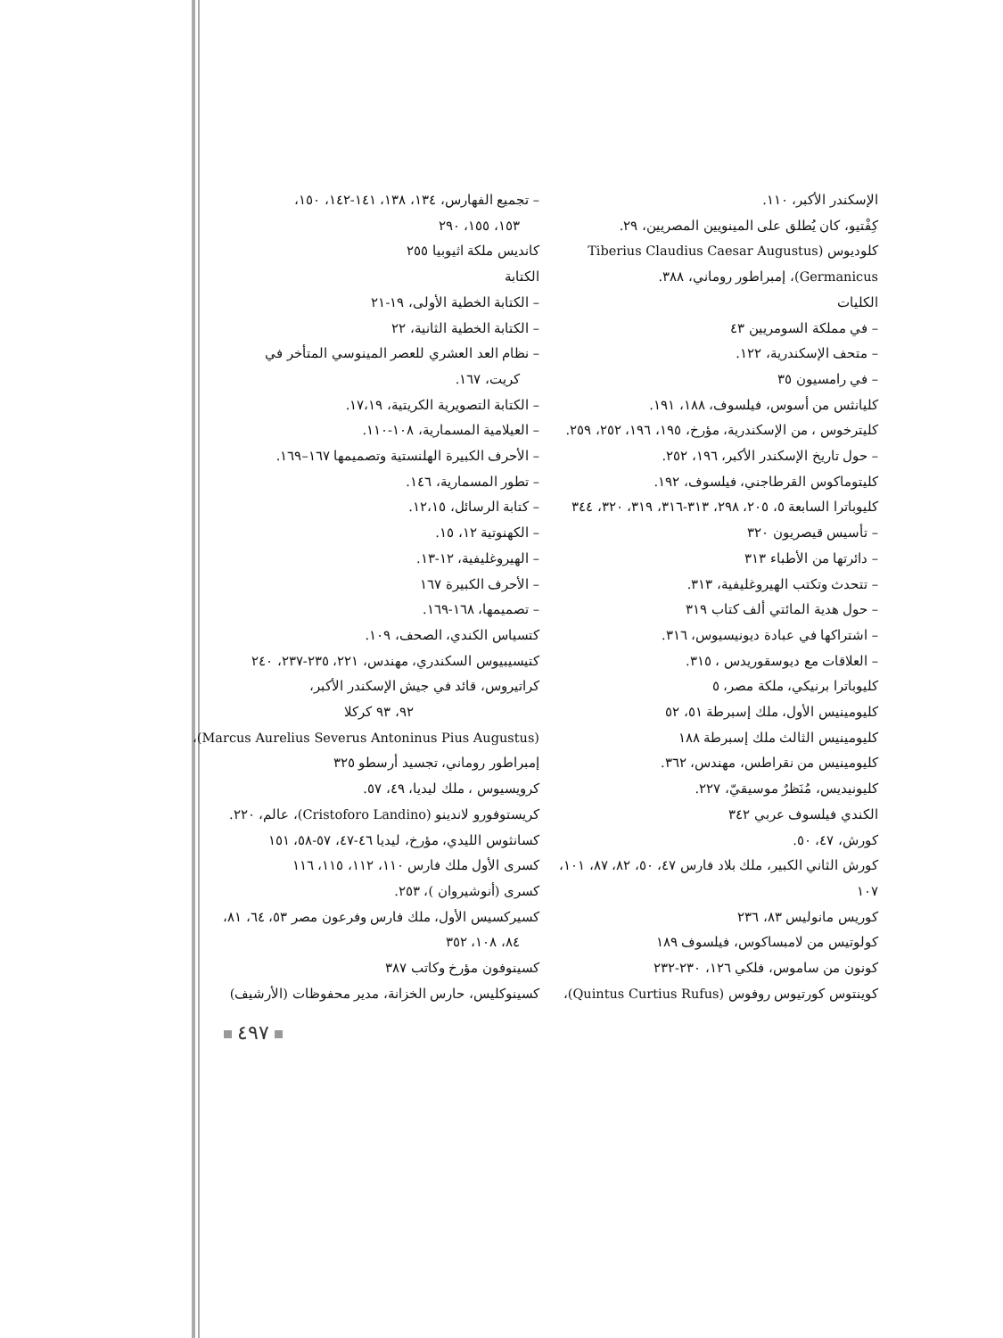– تجميع الفهارس، ١٣٤، ١٣٨، ١٤١-١٤٢، ١٥٠،
١٥٣، ١٥٥، ٢٩٠
كانديس ملكة اثيوبيا ٢٥٥
الكتابة
– الكتابة الخطية الأولى، ١٩-٢١
– الكتابة الخطية الثانية، ٢٢
– نظام العد العشري للعصر المينوسي المتأخر في
كريت، ١٦٧.
– الكتابة التصويرية الكريتية، ١٧،١٩.
– العيلامية المسمارية، ١٠٨-١١٠.
– الأحرف الكبيرة الهلنستية وتصميمها ١٦٧–١٦٩.
– تطور المسمارية، ١٤٦.
– كتابة الرسائل، ١٢،١٥.
– الكهنوتية ١٢، ١٥.
– الهيروغليفية، ١٢-١٣.
– الأحرف الكبيرة ١٦٧
– تصميمها، ١٦٨-١٦٩.
كتسياس الكندي، الصحف، ١٠٩.
كتيسيبيوس السكندري، مهندس، ٢٢١، ٢٣٥-٢٣٧، ٢٤٠
كراتيروس، قائد في جيش الإسكندر الأكبر،
٩٢، ٩٣ كركلا
(Marcus Aurelius Severus Antoninus Pius Augustus)،
إمبراطور روماني، تجسيد أرسطو ٣٢٥
كرويسيوس ، ملك ليديا، ٤٩، ٥٧.
كريستوفورو لاندينو (Cristoforo Landino)، عالم، ٢٢٠.
كسانثوس الليدي، مؤرخ، ليديا ٤٦-٤٧، ٥٧-٥٨، ١٥١
كسرى الأول ملك فارس ١١٠، ١١٢، ١١٥، ١١٦
كسرى (أنوشيروان )، ٢٥٣.
كسيركسيس الأول، ملك فارس وفرعون مصر ٥٣، ٦٤، ٨١،
٨٤، ١٠٨، ٣٥٢
كسينوفون مؤرخ وكاتب ٣٨٧
كسينوكليس، حارس الخزانة، مدير محفوظات (الأرشيف)
الإسكندر الأكبر، ١١٠.
كِفْتيو، كان يُطلق على المينويين المصريين، ٢٩.
كلوديوس (Tiberius Claudius Caesar Augustus
Germanicus)، إمبراطور روماني، ٣٨٨.
الكليات
– في مملكة السومريين ٤٣
– متحف الإسكندرية، ١٢٢.
– في رامسيون ٣٥
كليانثس من أسوس، فيلسوف، ١٨٨، ١٩١.
كليترخوس ، من الإسكندرية، مؤرخ، ١٩٥، ١٩٦، ٢٥٢، ٢٥٩.
– حول تاريخ الإسكندر الأكبر، ١٩٦، ٢٥٢.
كليتوماكوس القرطاجني، فيلسوف، ١٩٢.
كليوباترا السابعة ٥، ٢٠٥، ٢٩٨، ٣١٣-٣١٦، ٣١٩، ٣٢٠، ٣٤٤
– تأسيس قيصريون ٣٢٠
– دائرتها من الأطباء ٣١٣
– تتحدث وتكتب الهيروغليفية، ٣١٣.
– حول هدية المائتي ألف كتاب ٣١٩
– اشتراكها في عبادة ديونيسيوس، ٣١٦.
– العلاقات مع ديوسقوريدس ، ٣١٥.
كليوباترا برنيكي، ملكة مصر، ٥
كليومينيس الأول، ملك إسبرطة ٥١، ٥٢
كليومينيس الثالث ملك إسبرطة ١٨٨
كليومينيس من نقراطس، مهندس، ٣٦٢.
كليونيديس، مُنَظرٌ موسيقيّ، ٢٢٧.
الكندي فيلسوف عربي ٣٤٢
كورش، ٤٧، ٥٠.
كورش الثاني الكبير، ملك بلاد فارس ٤٧، ٥٠، ٨٢، ٨٧، ١٠١،
١٠٧
كوريس مانوليس ٨٣، ٢٣٦
كولوتيس من لامبساكوس، فيلسوف ١٨٩
كونون من ساموس، فلكي ١٢٦، ٢٣٠-٢٣٢
كوينتوس كورتيوس روفوس (Quintus Curtius Rufus)،
٤٩٧